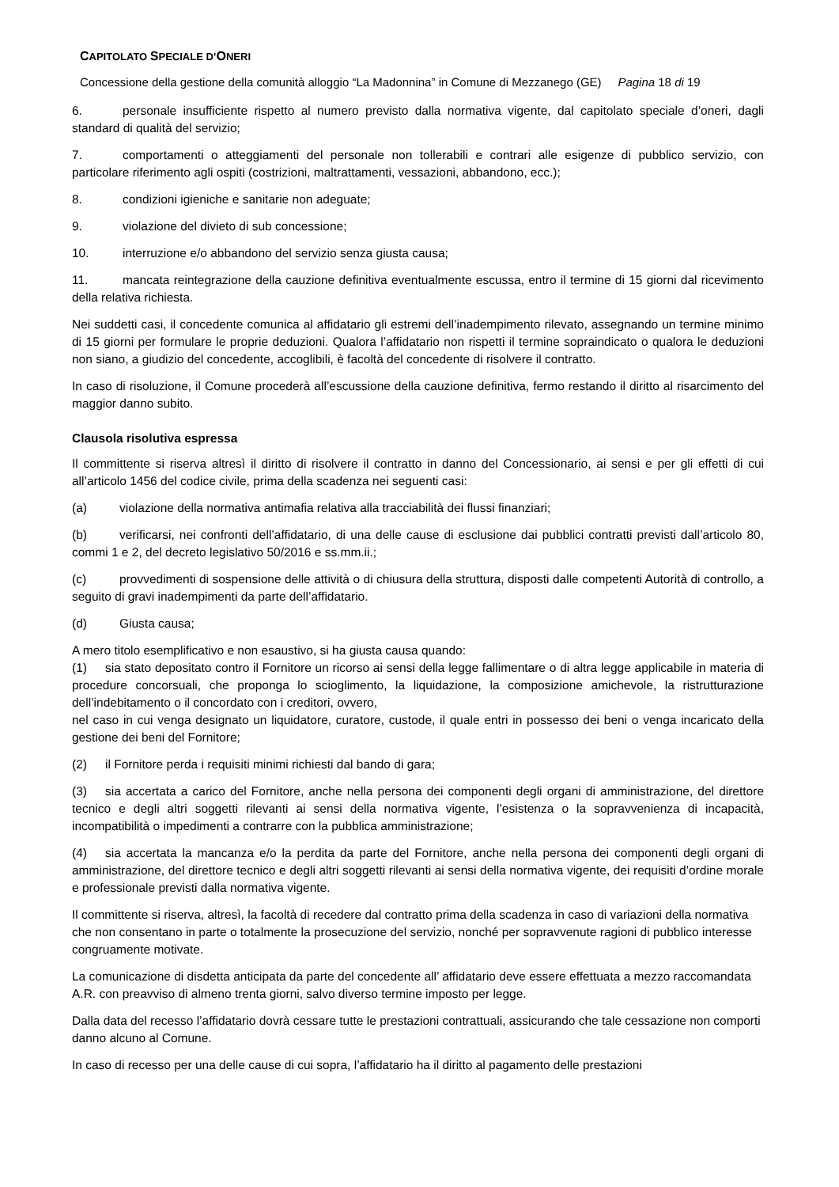CAPITOLATO SPECIALE D’ONERI
Concessione della gestione della comunità alloggio “La Madonnina” in Comune di Mezzanego (GE) Pagina 18 di 19
6. personale insufficiente rispetto al numero previsto dalla normativa vigente, dal capitolato speciale d’oneri, dagli standard di qualità del servizio;
7. comportamenti o atteggiamenti del personale non tollerabili e contrari alle esigenze di pubblico servizio, con particolare riferimento agli ospiti (costrizioni, maltrattamenti, vessazioni, abbandono, ecc.);
8. condizioni igieniche e sanitarie non adeguate;
9. violazione del divieto di sub concessione;
10. interruzione e/o abbandono del servizio senza giusta causa;
11. mancata reintegrazione della cauzione definitiva eventualmente escussa, entro il termine di 15 giorni dal ricevimento della relativa richiesta.
Nei suddetti casi, il concedente comunica al affidatario gli estremi dell’inadempimento rilevato, assegnando un termine minimo di 15 giorni per formulare le proprie deduzioni. Qualora l’affidatario non rispetti il termine sopraindicato o qualora le deduzioni non siano, a giudizio del concedente, accoglibili, è facoltà del concedente di risolvere il contratto.
In caso di risoluzione, il Comune procederà all’escussione della cauzione definitiva, fermo restando il diritto al risarcimento del maggior danno subito.
Clausola risolutiva espressa
Il committente si riserva altresì il diritto di risolvere il contratto in danno del Concessionario, ai sensi e per gli effetti di cui all’articolo 1456 del codice civile, prima della scadenza nei seguenti casi:
(a) violazione della normativa antimafia relativa alla tracciabilità dei flussi finanziari;
(b) verificarsi, nei confronti dell’affidatario, di una delle cause di esclusione dai pubblici contratti previsti dall’articolo 80, commi 1 e 2, del decreto legislativo 50/2016 e ss.mm.ii.;
(c) provvedimenti di sospensione delle attività o di chiusura della struttura, disposti dalle competenti Autorità di controllo, a seguito di gravi inadempimenti da parte dell’affidatario.
(d) Giusta causa;
A mero titolo esemplificativo e non esaustivo, si ha giusta causa quando:
(1) sia stato depositato contro il Fornitore un ricorso ai sensi della legge fallimentare o di altra legge applicabile in materia di procedure concorsuali, che proponga lo scioglimento, la liquidazione, la composizione amichevole, la ristrutturazione dell’indebitamento o il concordato con i creditori, ovvero,
nel caso in cui venga designato un liquidatore, curatore, custode, il quale entri in possesso dei beni o venga incaricato della gestione dei beni del Fornitore;
(2) il Fornitore perda i requisiti minimi richiesti dal bando di gara;
(3) sia accertata a carico del Fornitore, anche nella persona dei componenti degli organi di amministrazione, del direttore tecnico e degli altri soggetti rilevanti ai sensi della normativa vigente, l’esistenza o la sopravvenienza di incapacità, incompatibilità o impedimenti a contrarre con la pubblica amministrazione;
(4) sia accertata la mancanza e/o la perdita da parte del Fornitore, anche nella persona dei componenti degli organi di amministrazione, del direttore tecnico e degli altri soggetti rilevanti ai sensi della normativa vigente, dei requisiti d’ordine morale e professionale previsti dalla normativa vigente.
Il committente si riserva, altresì, la facoltà di recedere dal contratto prima della scadenza in caso di variazioni della normativa che non consentano in parte o totalmente la prosecuzione del servizio, nonché per sopravvenute ragioni di pubblico interesse congruamente motivate.
La comunicazione di disdetta anticipata da parte del concedente all’ affidatario deve essere effettuata a mezzo raccomandata A.R. con preavviso di almeno trenta giorni, salvo diverso termine imposto per legge.
Dalla data del recesso l’affidatario dovrà cessare tutte le prestazioni contrattuali, assicurando che tale cessazione non comporti danno alcuno al Comune.
In caso di recesso per una delle cause di cui sopra, l’affidatario ha il diritto al pagamento delle prestazioni